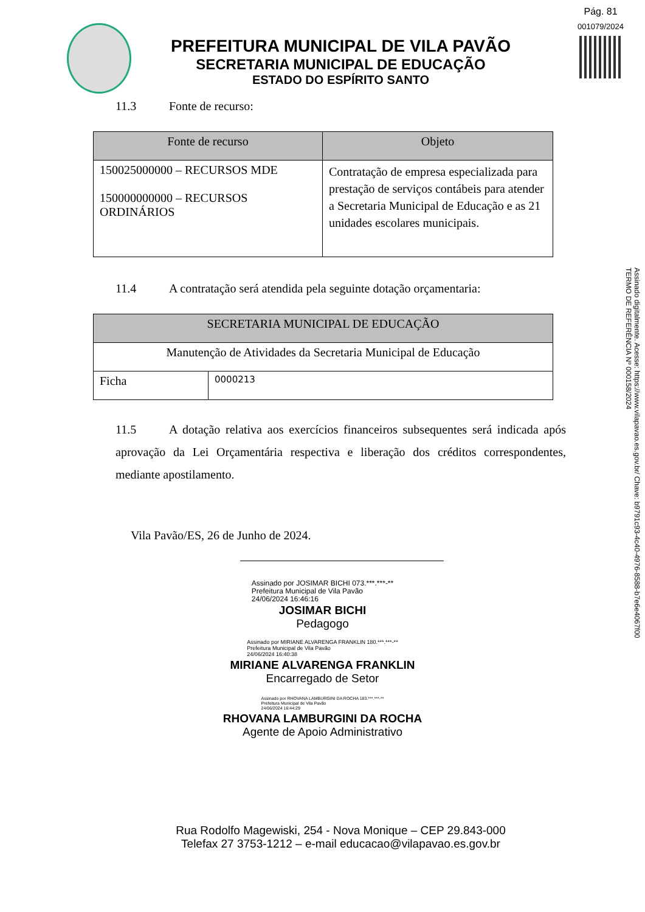Pág. 81
001079/2024
PREFEITURA MUNICIPAL DE VILA PAVÃO
SECRETARIA MUNICIPAL DE EDUCAÇÃO
ESTADO DO ESPÍRITO SANTO
11.3 Fonte de recurso:
| Fonte de recurso | Objeto |
| --- | --- |
| 150025000000 – RECURSOS MDE 150000000000 – RECURSOS ORDINÁRIOS | Contratação de empresa especializada para prestação de serviços contábeis para atender a Secretaria Municipal de Educação e as 21 unidades escolares municipais. |
11.4 A contratação será atendida pela seguinte dotação orçamentaria:
| SECRETARIA MUNICIPAL DE EDUCAÇÃO | |
| --- | --- |
| Manutenção de Atividades da Secretaria Municipal de Educação | |
| Ficha | 0000213 |
11.5 A dotação relativa aos exercícios financeiros subsequentes será indicada após aprovação da Lei Orçamentária respectiva e liberação dos créditos correspondentes, mediante apostilamento.
Vila Pavão/ES, 26 de Junho de 2024.
Assinado por JOSIMAR BICHI 073.***.***-**
Prefeitura Municipal de Vila Pavão
24/06/2024 16:46:16
JOSIMAR BICHI
Pedagogo
Assinado por MIRIANE ALVARENGA FRANKLIN 180.***.***-**
Prefeitura Municipal de Vila Pavão
24/06/2024 16:40:38
MIRIANE ALVARENGA FRANKLIN
Encarregado de Setor
Assinado por RHOVANA LAMBURGINI DA ROCHA 183.***.***-**
Prefeitura Municipal de Vila Pavão
24/06/2024 16:44:29
RHOVANA LAMBURGINI DA ROCHA
Agente de Apoio Administrativo
Rua Rodolfo Magewiski, 254 - Nova Monique – CEP 29.843-000
Telefax 27 3753-1212 – e-mail educacao@vilapavao.es.gov.br
Assinado digitalmente. Acesse: https://www.vilapavao.es.gov.br/ Chave: b9791c93-4c40-4976-8588-b7e6e4067f00
TERMO DE REFERÊNCIA Nº 000158/2024